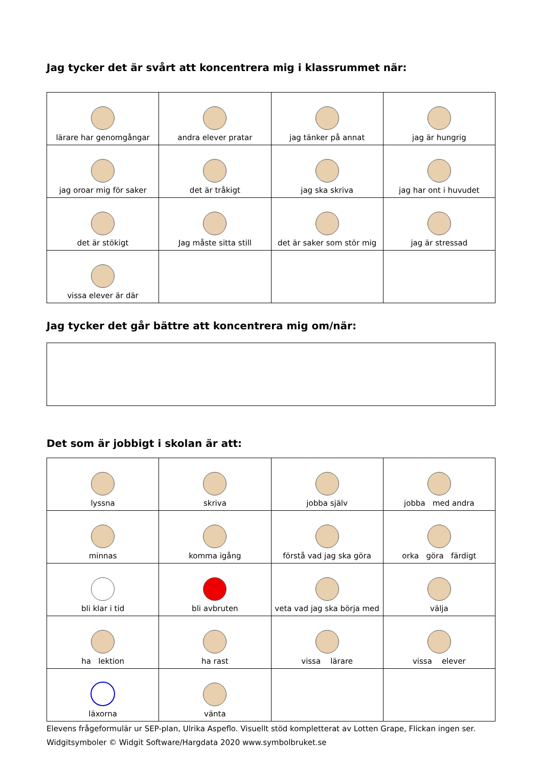Jag tycker det är svårt att koncentrera mig i klassrummet när:
| lärare har genomgångar | andra elever pratar | jag tänker på annat | jag är hungrig |
| jag oroar mig för saker | det är tråkigt | jag ska skriva | jag har ont i huvudet |
| det är stökigt | Jag måste sitta still | det är saker som stör mig | jag är stressad |
| vissa elever är där | | | |
Jag tycker det går bättre att koncentrera mig om/när:
Det som är jobbigt i skolan är att:
| lyssna | skriva | jobba själv | jobba med andra |
| minnas | komma igång | förstå vad jag ska göra | orka göra färdigt |
| bli klar i tid | bli avbruten | veta vad jag ska börja med | välja |
| ha lektion | ha rast | vissa lärare | vissa elever |
| läxorna | vänta | | |
Elevens frågeformulär ur SEP-plan, Ulrika Aspeflo. Visuellt stöd kompletterat av Lotten Grape, Flickan ingen ser.
Widgitsymboler © Widgit Software/Hargdata 2020 www.symbolbruket.se